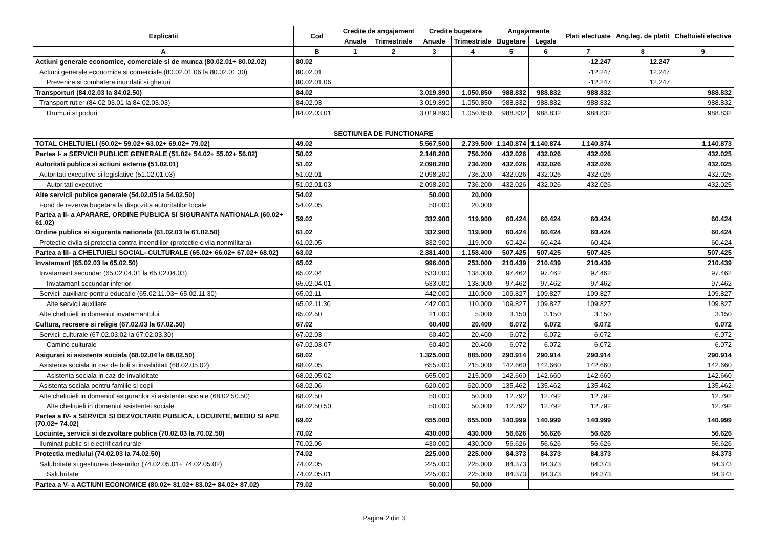| Explicatii | Cod | Credite de angajament | | Credite bugetare | | Angajamente | | Plati efectuate | Ang.leg. de platit | Cheltuieli efective |
| --- | --- | --- | --- | --- | --- | --- | --- | --- | --- | --- |
| | | Anuale | Trimestriale | Anuale | Trimestriale | Bugetare | Legale | | | |
| A | B | 1 | 2 | 3 | 4 | 5 | 6 | 7 | 8 | 9 |
| Actiuni generale economice, comerciale si de munca (80.02.01+ 80.02.02) | 80.02 | | | | | | | -12.247 | 12.247 | |
| Actiuni generale economice si comerciale (80.02.01.06 la 80.02.01.30) | 80.02.01 | | | | | | | -12.247 | 12.247 | |
| Prevenire si combatere inundatii si gheturi | 80.02.01.06 | | | | | | | -12.247 | 12.247 | |
| Transporturi (84.02.03 la 84.02.50) | 84.02 | | | 3.019.890 | 1.050.850 | 988.832 | 988.832 | 988.832 | | 988.832 |
| Transport rutier (84.02.03.01 la 84.02.03.03) | 84.02.03 | | | 3.019.890 | 1.050.850 | 988.832 | 988.832 | 988.832 | | 988.832 |
| Drumuri si poduri | 84.02.03.01 | | | 3.019.890 | 1.050.850 | 988.832 | 988.832 | 988.832 | | 988.832 |
| SECTIUNEA DE FUNCTIONARE | | | | | | | | | | |
| TOTAL CHELTUIELI (50.02+ 59.02+ 63.02+ 69.02+ 79.02) | 49.02 | | | 5.567.500 | 2.739.500 | 1.140.874 | 1.140.874 | 1.140.874 | | 1.140.873 |
| Partea I- a SERVICII PUBLICE GENERALE (51.02+ 54.02+ 55.02+ 56.02) | 50.02 | | | 2.148.200 | 756.200 | 432.026 | 432.026 | 432.026 | | 432.025 |
| Autoritati publice si actiuni externe (51.02.01) | 51.02 | | | 2.098.200 | 736.200 | 432.026 | 432.026 | 432.026 | | 432.025 |
| Autoritati executive si legislative (51.02.01.03) | 51.02.01 | | | 2.098.200 | 736.200 | 432.026 | 432.026 | 432.026 | | 432.025 |
| Autoritati executive | 51.02.01.03 | | | 2.098.200 | 736.200 | 432.026 | 432.026 | 432.026 | | 432.025 |
| Alte servicii publice generale (54.02.05 la 54.02.50) | 54.02 | | | 50.000 | 20.000 | | | | | |
| Fond de rezerva bugetara la dispozitia autoritatilor locale | 54.02.05 | | | 50.000 | 20.000 | | | | | |
| Partea a II- a APARARE, ORDINE PUBLICA SI SIGURANTA NATIONALA (60.02+ 61.02) | 59.02 | | | 332.900 | 119.900 | 60.424 | 60.424 | 60.424 | | 60.424 |
| Ordine publica si siguranta nationala (61.02.03 la 61.02.50) | 61.02 | | | 332.900 | 119.900 | 60.424 | 60.424 | 60.424 | | 60.424 |
| Protectie civila si protectia contra incendiilor (protectie civila nonmilitara) | 61.02.05 | | | 332.900 | 119.900 | 60.424 | 60.424 | 60.424 | | 60.424 |
| Partea a III- a CHELTUIELI SOCIAL- CULTURALE (65.02+ 66.02+ 67.02+ 68.02) | 63.02 | | | 2.381.400 | 1.158.400 | 507.425 | 507.425 | 507.425 | | 507.425 |
| Invatamant (65.02.03 la 65.02.50) | 65.02 | | | 996.000 | 253.000 | 210.439 | 210.439 | 210.439 | | 210.439 |
| Invatamant secundar (65.02.04.01 la 65.02.04.03) | 65.02.04 | | | 533.000 | 138.000 | 97.462 | 97.462 | 97.462 | | 97.462 |
| Invatamant secundar inferior | 65.02.04.01 | | | 533.000 | 138.000 | 97.462 | 97.462 | 97.462 | | 97.462 |
| Servicii auxiliare pentru educatie (65.02.11.03+ 65.02.11.30) | 65.02.11 | | | 442.000 | 110.000 | 109.827 | 109.827 | 109.827 | | 109.827 |
| Alte servicii auxiliare | 65.02.11.30 | | | 442.000 | 110.000 | 109.827 | 109.827 | 109.827 | | 109.827 |
| Alte cheltuieli in domeniul invatamantului | 65.02.50 | | | 21.000 | 5.000 | 3.150 | 3.150 | 3.150 | | 3.150 |
| Cultura, recreere si religie (67.02.03 la 67.02.50) | 67.02 | | | 60.400 | 20.400 | 6.072 | 6.072 | 6.072 | | 6.072 |
| Servicii culturale (67.02.03.02 la 67.02.03.30) | 67.02.03 | | | 60.400 | 20.400 | 6.072 | 6.072 | 6.072 | | 6.072 |
| Camine culturale | 67.02.03.07 | | | 60.400 | 20.400 | 6.072 | 6.072 | 6.072 | | 6.072 |
| Asigurari si asistenta sociala (68.02.04 la 68.02.50) | 68.02 | | | 1.325.000 | 885.000 | 290.914 | 290.914 | 290.914 | | 290.914 |
| Asistenta sociala in caz de boli si invaliditati (68.02.05.02) | 68.02.05 | | | 655.000 | 215.000 | 142.660 | 142.660 | 142.660 | | 142.660 |
| Asistenta sociala in caz de invaliditate | 68.02.05.02 | | | 655.000 | 215.000 | 142.660 | 142.660 | 142.660 | | 142.660 |
| Asistenta sociala pentru familie si copii | 68.02.06 | | | 620.000 | 620.000 | 135.462 | 135.462 | 135.462 | | 135.462 |
| Alte cheltuieli in domeniul asigurarilor si asistentei sociale (68.02.50.50) | 68.02.50 | | | 50.000 | 50.000 | 12.792 | 12.792 | 12.792 | | 12.792 |
| Alte cheltuieli in domeniul asistentei sociale | 68.02.50.50 | | | 50.000 | 50.000 | 12.792 | 12.792 | 12.792 | | 12.792 |
| Partea a IV- a SERVICII SI DEZVOLTARE PUBLICA, LOCUINTE, MEDIU SI APE (70.02+ 74.02) | 69.02 | | | 655.000 | 655.000 | 140.999 | 140.999 | 140.999 | | 140.999 |
| Locuinte, servicii si dezvoltare publica (70.02.03 la 70.02.50) | 70.02 | | | 430.000 | 430.000 | 56.626 | 56.626 | 56.626 | | 56.626 |
| Iluminat public si electrificari rurale | 70.02.06 | | | 430.000 | 430.000 | 56.626 | 56.626 | 56.626 | | 56.626 |
| Protectia mediului (74.02.03 la 74.02.50) | 74.02 | | | 225.000 | 225.000 | 84.373 | 84.373 | 84.373 | | 84.373 |
| Salubritate si gestiunea deseurilor (74.02.05.01+ 74.02.05.02) | 74.02.05 | | | 225.000 | 225.000 | 84.373 | 84.373 | 84.373 | | 84.373 |
| Salubritate | 74.02.05.01 | | | 225.000 | 225.000 | 84.373 | 84.373 | 84.373 | | 84.373 |
| Partea a V- a ACTIUNI ECONOMICE (80.02+ 81.02+ 83.02+ 84.02+ 87.02) | 79.02 | | | 50.000 | 50.000 | | | | | |
Pagina 2 din 3